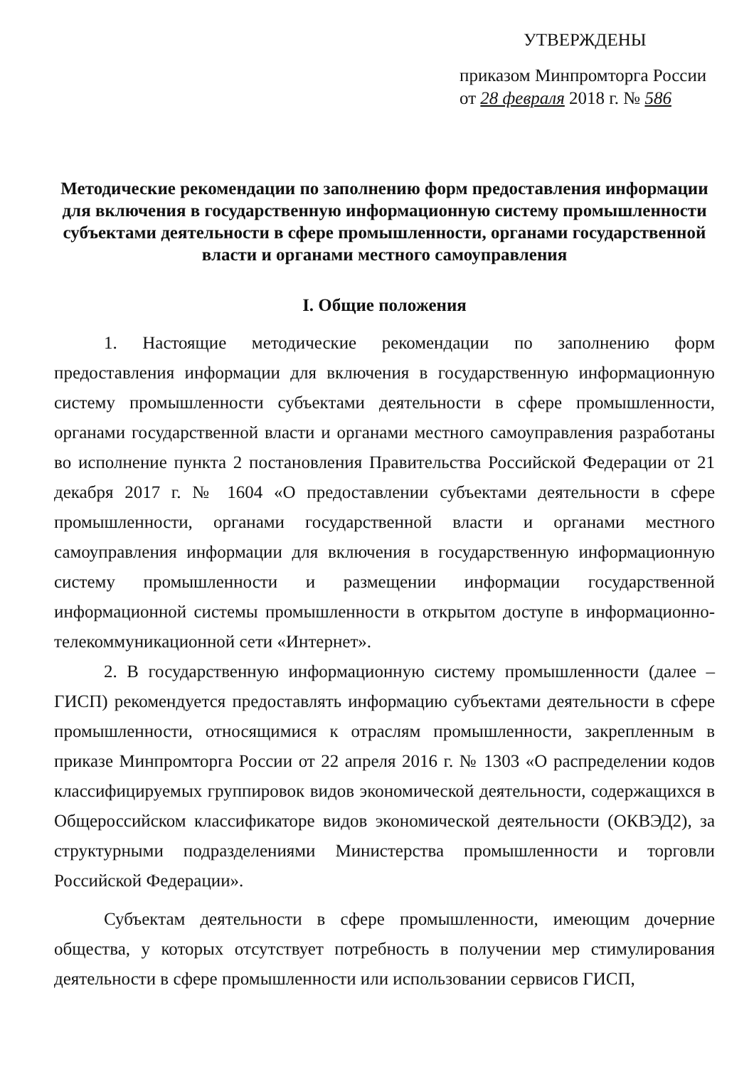УТВЕРЖДЕНЫ
приказом Минпромторга России
от 28 февраля 2018 г. № 586
Методические рекомендации по заполнению форм предоставления информации для включения в государственную информационную систему промышленности субъектами деятельности в сфере промышленности, органами государственной власти и органами местного самоуправления
I. Общие положения
1. Настоящие методические рекомендации по заполнению форм предоставления информации для включения в государственную информационную систему промышленности субъектами деятельности в сфере промышленности, органами государственной власти и органами местного самоуправления разработаны во исполнение пункта 2 постановления Правительства Российской Федерации от 21 декабря 2017 г. № 1604 «О предоставлении субъектами деятельности в сфере промышленности, органами государственной власти и органами местного самоуправления информации для включения в государственную информационную систему промышленности и размещении информации государственной информационной системы промышленности в открытом доступе в информационно-телекоммуникационной сети «Интернет».
2. В государственную информационную систему промышленности (далее – ГИСП) рекомендуется предоставлять информацию субъектами деятельности в сфере промышленности, относящимися к отраслям промышленности, закрепленным в приказе Минпромторга России от 22 апреля 2016 г. № 1303 «О распределении кодов классифицируемых группировок видов экономической деятельности, содержащихся в Общероссийском классификаторе видов экономической деятельности (ОКВЭД2), за структурными подразделениями Министерства промышленности и торговли Российской Федерации».
Субъектам деятельности в сфере промышленности, имеющим дочерние общества, у которых отсутствует потребность в получении мер стимулирования деятельности в сфере промышленности или использовании сервисов ГИСП,